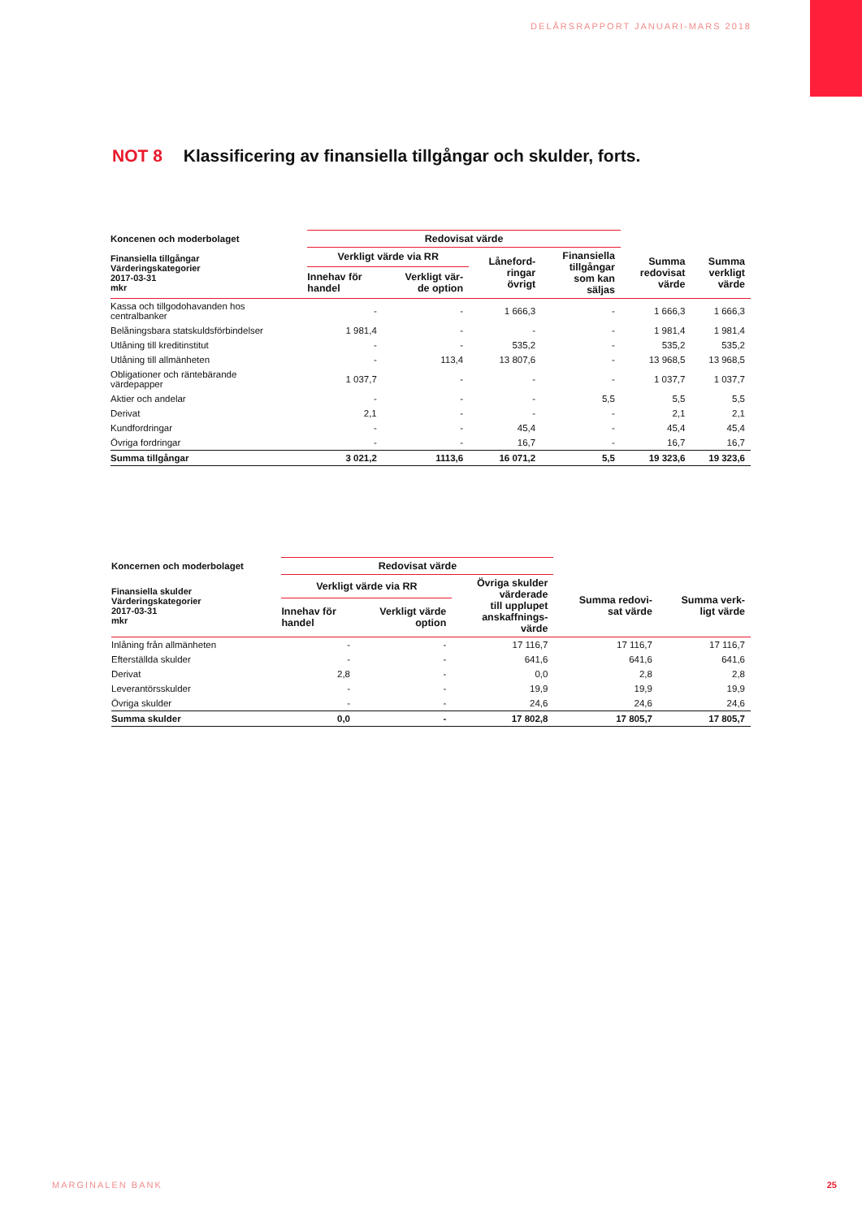DELÅRSRAPPORT JANUARI-MARS 2018
NOT 8 Klassificering av finansiella tillgångar och skulder, forts.
| Koncenen och moderbolaget | Redovisat värde | | | | | |
| --- | --- | --- | --- | --- | --- | --- |
| Finansiella tillgångar Värderingskategorier 2017-03-31 mkr | Verkligt värde via RR | | Låneford- ringar övrigt | Finansiella tillgångar som kan säljas | Summa redovisat värde | Summa verkligt värde |
| | Innehav för handel | Verkligt vär- de option | | | | |
| Kassa och tillgodohavanden hos centralbanker | - | - | 1 666,3 | - | 1 666,3 | 1 666,3 |
| Belåningsbara statskuldsförbindelser | 1 981,4 | - | - | - | 1 981,4 | 1 981,4 |
| Utlåning till kreditinstitut | - | - | 535,2 | - | 535,2 | 535,2 |
| Utlåning till allmänheten | - | 113,4 | 13 807,6 | - | 13 968,5 | 13 968,5 |
| Obligationer och räntebärande värdepapper | 1 037,7 | - | - | - | 1 037,7 | 1 037,7 |
| Aktier och andelar | - | - | - | 5,5 | 5,5 | 5,5 |
| Derivat | 2,1 | - | - | - | 2,1 | 2,1 |
| Kundfordringar | - | - | 45,4 | - | 45,4 | 45,4 |
| Övriga fordringar | - | - | 16,7 | - | 16,7 | 16,7 |
| Summa tillgångar | 3 021,2 | 1113,6 | 16 071,2 | 5,5 | 19 323,6 | 19 323,6 |
| Koncernen och moderbolaget | Redovisat värde | | | | |
| --- | --- | --- | --- | --- | --- |
| Finansiella skulder Värderingskategorier 2017-03-31 mkr | Verkligt värde via RR | | Övriga skulder värderade till upplupet anskaffnings- värde | Summa redovi- sat värde | Summa verk- ligt värde |
| | Innehav för handel | Verkligt värde option | | | |
| Inlåning från allmänheten | - | - | 17 116,7 | 17 116,7 | 17 116,7 |
| Efterställda skulder | - | - | 641,6 | 641,6 | 641,6 |
| Derivat | 2,8 | - | 0,0 | 2,8 | 2,8 |
| Leverantörsskulder | - | - | 19,9 | 19,9 | 19,9 |
| Övriga skulder | - | - | 24,6 | 24,6 | 24,6 |
| Summa skulder | 0,0 | - | 17 802,8 | 17 805,7 | 17 805,7 |
MARGINALEN BANK 25